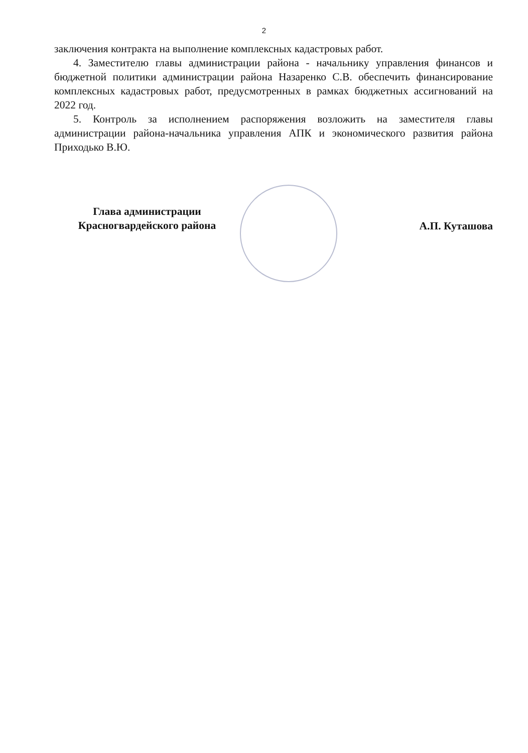2
заключения контракта на выполнение комплексных кадастровых работ.
4. Заместителю главы администрации района - начальнику управления финансов и бюджетной политики администрации района Назаренко С.В. обеспечить финансирование комплексных кадастровых работ, предусмотренных в рамках бюджетных ассигнований на 2022 год.
5. Контроль за исполнением распоряжения возложить на заместителя главы администрации района-начальника управления АПК и экономического развития района Приходько В.Ю.
Глава администрации
Красногвардейского района
А.П. Куташова